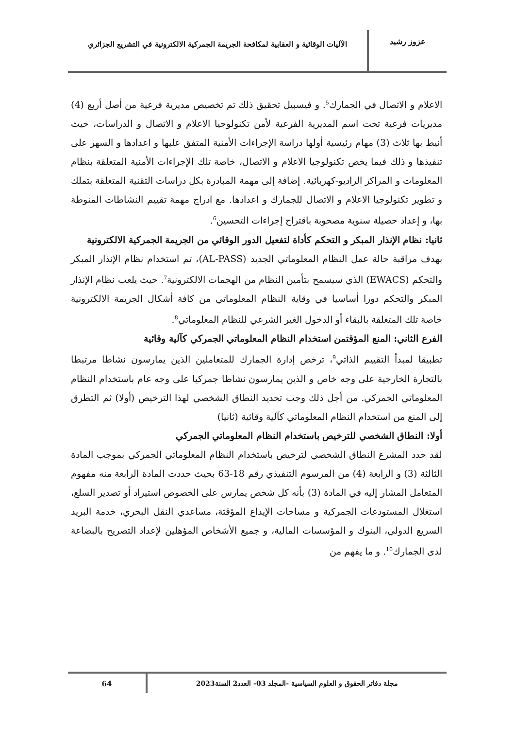عزوز رشيد
الآليات الوقائية و العقابية لمكافحة الجريمة الجمركية الالكترونية في التشريع الجزائري
الاعلام و الاتصال في الجمارك<sup>5</sup>. و فيسبيل تحقيق ذلك تم تخصيص مديرية فرعية من أصل أربع (4) مديريات فرعية تحت اسم المديرية الفرعية لأمن تكنولوجيا الاعلام و الاتصال و الدراسات، حيث أنيط بها ثلاث (3) مهام رئيسية أولها دراسة الإجراءات الأمنية المتفق عليها و اعدادها و السهر على تنفيذها و ذلك فيما يخص تكنولوجيا الاعلام و الاتصال، خاصة تلك الإجراءات الأمنية المتعلقة بنظام المعلومات و المراكز الراديو-كهربائية. إضافة إلى مهمة المبادرة بكل دراسات التقنية المتعلقة بتملك و تطوير تكنولوجيا الاعلام و الاتصال للجمارك و اعدادها. مع ادراج مهمة تقييم النشاطات المنوطة بها، و إعداد حصيلة سنوية مصحوبة باقتراح إجراءات التحسين<sup>6</sup>.
ثانيا: نظام الإنذار المبكر و التحكم كأداة لتفعيل الدور الوقائي من الجريمة الجمركية الالكترونية
بهدف مراقبة حالة عمل النظام المعلوماتي الجديد (AL-PASS)، تم استخدام نظام الإنذار المبكر والتحكم (EWACS) الذي سيسمح بتأمين النظام من الهجمات الالكترونية<sup>7</sup>. حيث يلعب نظام الإنذار المبكر والتحكم دورا أساسيا في وقاية النظام المعلوماتي من كافة أشكال الجريمة الالكترونية خاصة تلك المتعلقة بالبقاء أو الدخول الغير الشرعي للنظام المعلوماتي<sup>8</sup>.
الفرع الثاني: المنع المؤقتمن استخدام النظام المعلوماتي الجمركي كآلية وقائية
تطبيقا لمبدأ التقييم الذاتي<sup>9</sup>، ترخص إدارة الجمارك للمتعاملين الذين يمارسون نشاطا مرتبطا بالتجارة الخارجية على وجه خاص و الذين يمارسون نشاطا جمركيا على وجه عام باستخدام النظام المعلوماتي الجمركي. من أجل ذلك وجب تحديد النطاق الشخصي لهذا الترخيص (أولا) ثم التطرق إلى المنع من استخدام النظام المعلوماتي كآلية وقائية (ثانيا)
أولا: النطاق الشخصي للترخيص باستخدام النظام المعلوماتي الجمركي
لقد حدد المشرع النطاق الشخصي لترخيص باستخدام النظام المعلوماتي الجمركي بموجب المادة الثالثة (3) و الرابعة (4) من المرسوم التنفيذي رقم 18-63 بحيث حددت المادة الرابعة منه مفهوم المتعامل المشار إليه في المادة (3) بأنه كل شخص يمارس على الخصوص استيراد أو تصدير السلع، استغلال المستودعات الجمركية و مساحات الإيداع المؤقتة، مساعدي النقل البحري، خدمة البريد السريع الدولي، البنوك و المؤسسات المالية، و جميع الأشخاص المؤهلين لإعداد التصريح بالبضاعة لدى الجمارك<sup>10</sup>. و ما يفهم من
مجلة دفاتر الحقوق و العلوم السياسية -المجلد 03- العدد2 السنة2023
64